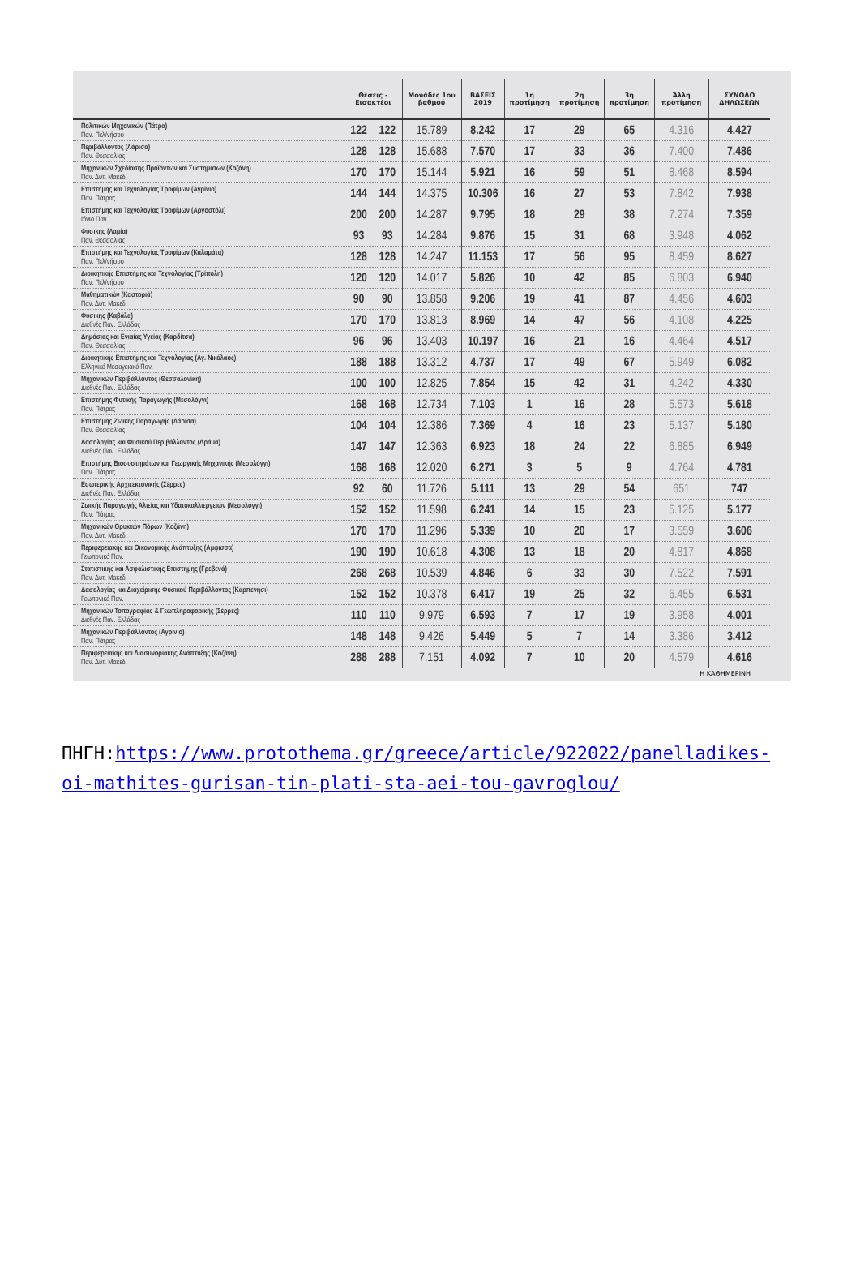| | Θέσεις - Εισακτέοι | | Μονάδες 1ου βαθμού | ΒΑΣΕΙΣ 2019 | 1η προτίμηση | 2η προτίμηση | 3η προτίμηση | Άλλη προτίμηση | ΣΥΝΟΛΟ ΔΗΛΩΣΕΩΝ |
| --- | --- | --- | --- | --- | --- | --- | --- | --- | --- |
| Πολιτικών Μηχανικών (Πάτρα) Παν. Πελ/νήσου | 122 | 122 | 15.789 | 8.242 | 17 | 29 | 65 | 4.316 | 4.427 |
| Περιβάλλοντος (Λάρισα) Παν. Θεσσαλίας | 128 | 128 | 15.688 | 7.570 | 17 | 33 | 36 | 7.400 | 7.486 |
| Μηχανικών Σχεδίασης Προϊόντων και Συστημάτων (Κοζάνη) Παν. Δυτ. Μακεδ. | 170 | 170 | 15.144 | 5.921 | 16 | 59 | 51 | 8.468 | 8.594 |
| Επιστήμης και Τεχνολογίας Τροφίμων (Αγρίνιο) Παν. Πάτρας | 144 | 144 | 14.375 | 10.306 | 16 | 27 | 53 | 7.842 | 7.938 |
| Επιστήμης και Τεχνολογίας Τροφίμων (Αργοστόλι) Ιόνιο Παν. | 200 | 200 | 14.287 | 9.795 | 18 | 29 | 38 | 7.274 | 7.359 |
| Φυσικής (Λαμία) Παν. Θεσσαλίας | 93 | 93 | 14.284 | 9.876 | 15 | 31 | 68 | 3.948 | 4.062 |
| Επιστήμης και Τεχνολογίας Τροφίμων (Καλαμάτα) Παν. Πελ/νήσου | 128 | 128 | 14.247 | 11.153 | 17 | 56 | 95 | 8.459 | 8.627 |
| Διοικητικής Επιστήμης και Τεχνολογίας (Τρίπολη) Παν. Πελ/νήσου | 120 | 120 | 14.017 | 5.826 | 10 | 42 | 85 | 6.803 | 6.940 |
| Μαθηματικών (Καστοριά) Παν. Δυτ. Μακεδ. | 90 | 90 | 13.858 | 9.206 | 19 | 41 | 87 | 4.456 | 4.603 |
| Φυσικής (Καβάλα) Διεθνές Παν. Ελλάδας | 170 | 170 | 13.813 | 8.969 | 14 | 47 | 56 | 4.108 | 4.225 |
| Δημόσιας και Ενιαίας Υγείας (Καρδίτσα) Παν. Θεσσαλίας | 96 | 96 | 13.403 | 10.197 | 16 | 21 | 16 | 4.464 | 4.517 |
| Διοικητικής Επιστήμης και Τεχνολογίας (Αγ. Νικόλαος) Ελληνικό Μεσογειακό Παν. | 188 | 188 | 13.312 | 4.737 | 17 | 49 | 67 | 5.949 | 6.082 |
| Μηχανικών Περιβάλλοντος (Θεσσαλονίκη) Διεθνές Παν. Ελλάδας | 100 | 100 | 12.825 | 7.854 | 15 | 42 | 31 | 4.242 | 4.330 |
| Επιστήμης Φυτικής Παραγωγής (Μεσολόγγι) Παν. Πάτρας | 168 | 168 | 12.734 | 7.103 | 1 | 16 | 28 | 5.573 | 5.618 |
| Επιστήμης Ζωικής Παραγωγής (Λάρισα) Παν. Θεσσαλίας | 104 | 104 | 12.386 | 7.369 | 4 | 16 | 23 | 5.137 | 5.180 |
| Δασολογίας και Φυσικού Περιβάλλοντος (Δράμα) Διεθνές Παν. Ελλάδας | 147 | 147 | 12.363 | 6.923 | 18 | 24 | 22 | 6.885 | 6.949 |
| Επιστήμης Βιοσυστημάτων και Γεωργικής Μηχανικής (Μεσολόγγι) Παν. Πάτρας | 168 | 168 | 12.020 | 6.271 | 3 | 5 | 9 | 4.764 | 4.781 |
| Εσωτερικής Αρχιτεκτονικής (Σέρρες) Διεθνές Παν. Ελλάδας | 92 | 60 | 11.726 | 5.111 | 13 | 29 | 54 | 651 | 747 |
| Ζωικής Παραγωγής Αλιείας και Υδατοκαλλιεργειών (Μεσολόγγι) Παν. Πάτρας | 152 | 152 | 11.598 | 6.241 | 14 | 15 | 23 | 5.125 | 5.177 |
| Μηχανικών Ορυκτών Πόρων (Κοζάνη) Παν. Δυτ. Μακεδ. | 170 | 170 | 11.296 | 5.339 | 10 | 20 | 17 | 3.559 | 3.606 |
| Περιφερειακής και Οικονομικής Ανάπτυξης (Αμφισσα) Γεωπονικό Παν. | 190 | 190 | 10.618 | 4.308 | 13 | 18 | 20 | 4.817 | 4.868 |
| Στατιστικής και Ασφαλιστικής Επιστήμης (Γρεβενά) Παν. Δυτ. Μακεδ. | 268 | 268 | 10.539 | 4.846 | 6 | 33 | 30 | 7.522 | 7.591 |
| Δασολογίας και Διαχείρισης Φυσικού Περιβάλλοντος (Καρπενήσι) Γεωπονικό Παν. | 152 | 152 | 10.378 | 6.417 | 19 | 25 | 32 | 6.455 | 6.531 |
| Μηχανικών Τοπογραφίας & Γεωπληροφορικής (Σέρρες) Διεθνές Παν. Ελλάδας | 110 | 110 | 9.979 | 6.593 | 7 | 17 | 19 | 3.958 | 4.001 |
| Μηχανικών Περιβάλλοντος (Αγρίνιο) Παν. Πάτρας | 148 | 148 | 9.426 | 5.449 | 5 | 7 | 14 | 3.386 | 3.412 |
| Περιφερειακής και Διασυνοριακής Ανάπτυξης (Κοζάνη) Παν. Δυτ. Μακεδ. | 288 | 288 | 7.151 | 4.092 | 7 | 10 | 20 | 4.579 | 4.616 |
Η ΚΑΘΗΜΕΡΙΝΗ
ΠΗΓΗ:https://www.protothema.gr/greece/article/922022/panelladikes-oi-mathites-gurisan-tin-plati-sta-aei-tou-gavroglou/